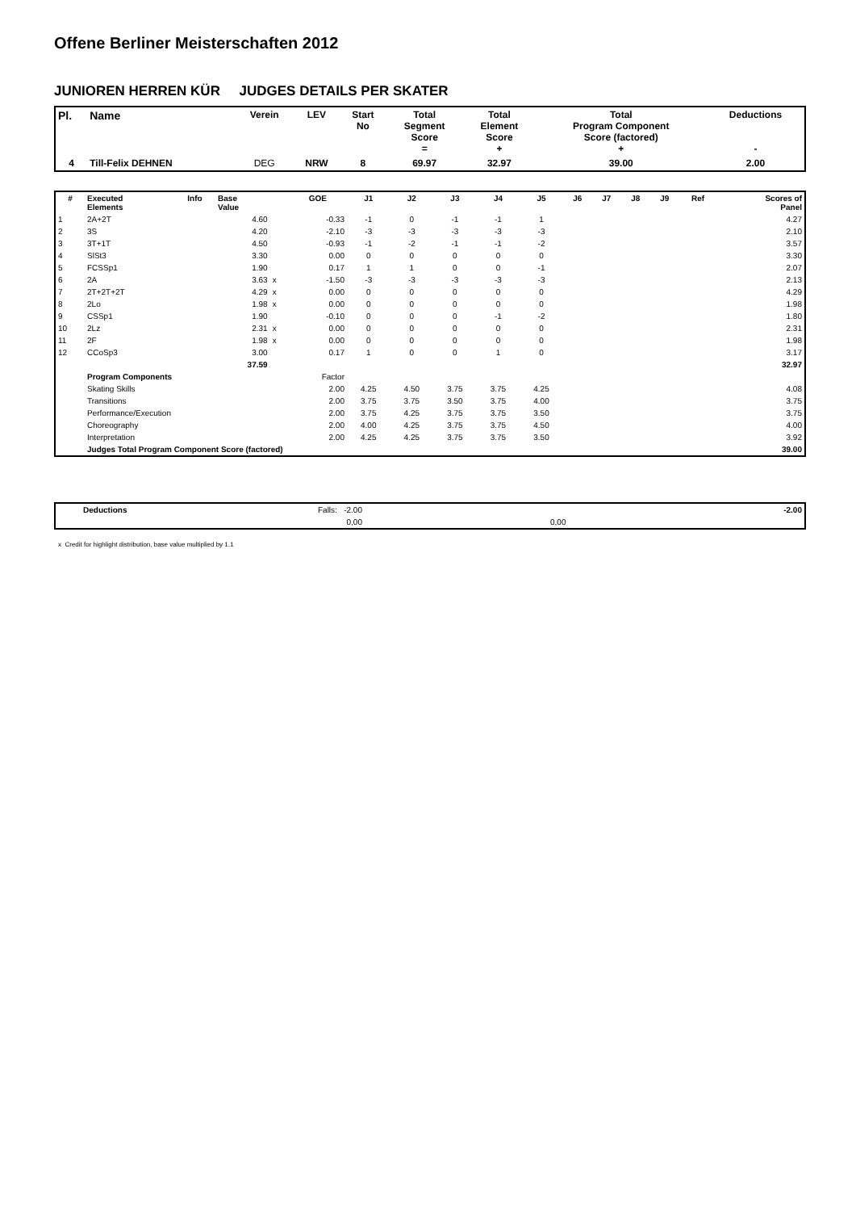Offene Berliner Meisterschaften 2012
JUNIOREN HERREN KÜR JUDGES DETAILS PER SKATER
| Pl. | Name | Verein | LEV | Start No | Total Segment Score = | Total Element Score + | Total Program Component Score (factored) + | Deductions - |
| --- | --- | --- | --- | --- | --- | --- | --- | --- |
| 4 | Till-Felix DEHNEN | DEG | NRW | 8 | 69.97 | 32.97 | 39.00 | 2.00 |
| # | Executed Elements | Info | Base Value | | GOE | J1 | J2 | J3 | J4 | J5 | J6 | J7 | J8 | J9 | Ref | Scores of Panel |
| --- | --- | --- | --- | --- | --- | --- | --- | --- | --- | --- | --- | --- | --- | --- | --- | --- |
| 1 | 2A+2T | | 4.60 | | -0.33 | -1 | 0 | -1 | -1 | 1 | | | | | | 4.27 |
| 2 | 3S | | 4.20 | | -2.10 | -3 | -3 | -3 | -3 | -3 | | | | | | 2.10 |
| 3 | 3T+1T | | 4.50 | | -0.93 | -1 | -2 | -1 | -1 | -2 | | | | | | 3.57 |
| 4 | SlSt3 | | 3.30 | | 0.00 | 0 | 0 | 0 | 0 | 0 | | | | | | 3.30 |
| 5 | FCSSp1 | | 1.90 | | 0.17 | 1 | 1 | 0 | 0 | -1 | | | | | | 2.07 |
| 6 | 2A | | 3.63 | x | -1.50 | -3 | -3 | -3 | -3 | -3 | | | | | | 2.13 |
| 7 | 2T+2T+2T | | 4.29 | x | 0.00 | 0 | 0 | 0 | 0 | 0 | | | | | | 4.29 |
| 8 | 2Lo | | 1.98 | x | 0.00 | 0 | 0 | 0 | 0 | 0 | | | | | | 1.98 |
| 9 | CSSp1 | | 1.90 | | -0.10 | 0 | 0 | 0 | -1 | -2 | | | | | | 1.80 |
| 10 | 2Lz | | 2.31 | x | 0.00 | 0 | 0 | 0 | 0 | 0 | | | | | | 2.31 |
| 11 | 2F | | 1.98 | x | 0.00 | 0 | 0 | 0 | 0 | 0 | | | | | | 1.98 |
| 12 | CCoSp3 | | 3.00 | | 0.17 | 1 | 0 | 0 | 1 | 0 | | | | | | 3.17 |
| | | | 37.59 | | | | | | | | | | | | | 32.97 |
| | Program Components | | | | Factor | | | | | | | | | | | |
| | Skating Skills | | | | 2.00 | 4.25 | 4.50 | 3.75 | 3.75 | 4.25 | | | | | | 4.08 |
| | Transitions | | | | 2.00 | 3.75 | 3.75 | 3.50 | 3.75 | 4.00 | | | | | | 3.75 |
| | Performance/Execution | | | | 2.00 | 3.75 | 4.25 | 3.75 | 3.75 | 3.50 | | | | | | 3.75 |
| | Choreography | | | | 2.00 | 4.00 | 4.25 | 3.75 | 3.75 | 4.50 | | | | | | 4.00 |
| | Interpretation | | | | 2.00 | 4.25 | 4.25 | 3.75 | 3.75 | 3.50 | | | | | | 3.92 |
| | Judges Total Program Component Score (factored) | | | | | | | | | | | | | | | 39.00 |
| | Deductions | Falls: -2.00 | | -2.00 |
| | | 0,00 | 0,00 | |
x Credit for highlight distribution, base value multiplied by 1.1